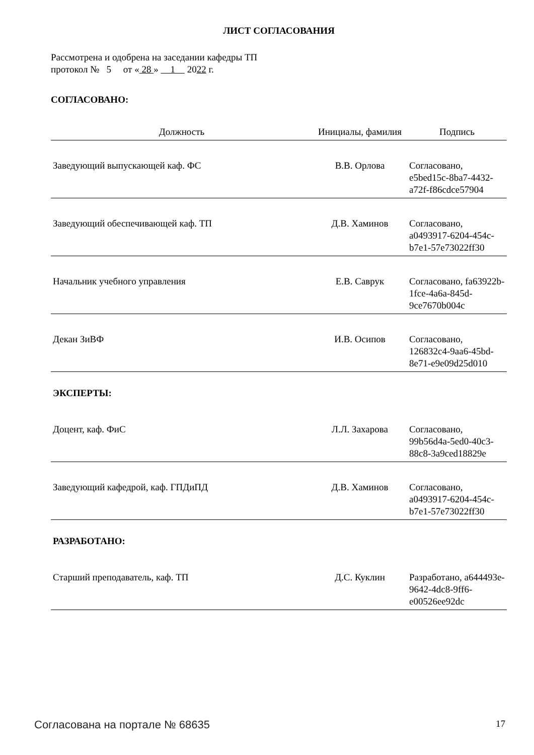ЛИСТ СОГЛАСОВАНИЯ
Рассмотрена и одобрена на заседании кафедры ТП
протокол № 5 от « 28 » 1 2022 г.
СОГЛАСОВАНО:
| Должность | Инициалы, фамилия | Подпись |
| --- | --- | --- |
| Заведующий выпускающей каф. ФС | В.В. Орлова | Согласовано, e5bed15c-8ba7-4432-a72f-f86cdce57904 |
| Заведующий обеспечивающей каф. ТП | Д.В. Хаминов | Согласовано, a0493917-6204-454c-b7e1-57e73022ff30 |
| Начальник учебного управления | Е.В. Саврук | Согласовано, fa63922b-1fce-4a6a-845d-9ce7670b004c |
| Декан ЗиВФ | И.В. Осипов | Согласовано, 126832c4-9aa6-45bd-8e71-e9e09d25d010 |
| ЭКСПЕРТЫ: | | |
| Доцент, каф. ФиС | Л.Л. Захарова | Согласовано, 99b56d4a-5ed0-40c3-88c8-3a9ced18829e |
| Заведующий кафедрой, каф. ГПДиПД | Д.В. Хаминов | Согласовано, a0493917-6204-454c-b7e1-57e73022ff30 |
| РАЗРАБОТАНО: | | |
| Старший преподаватель, каф. ТП | Д.С. Куклин | Разработано, a644493e-9642-4dc8-9ff6-e00526ee92dc |
Согласована на портале № 68635 17